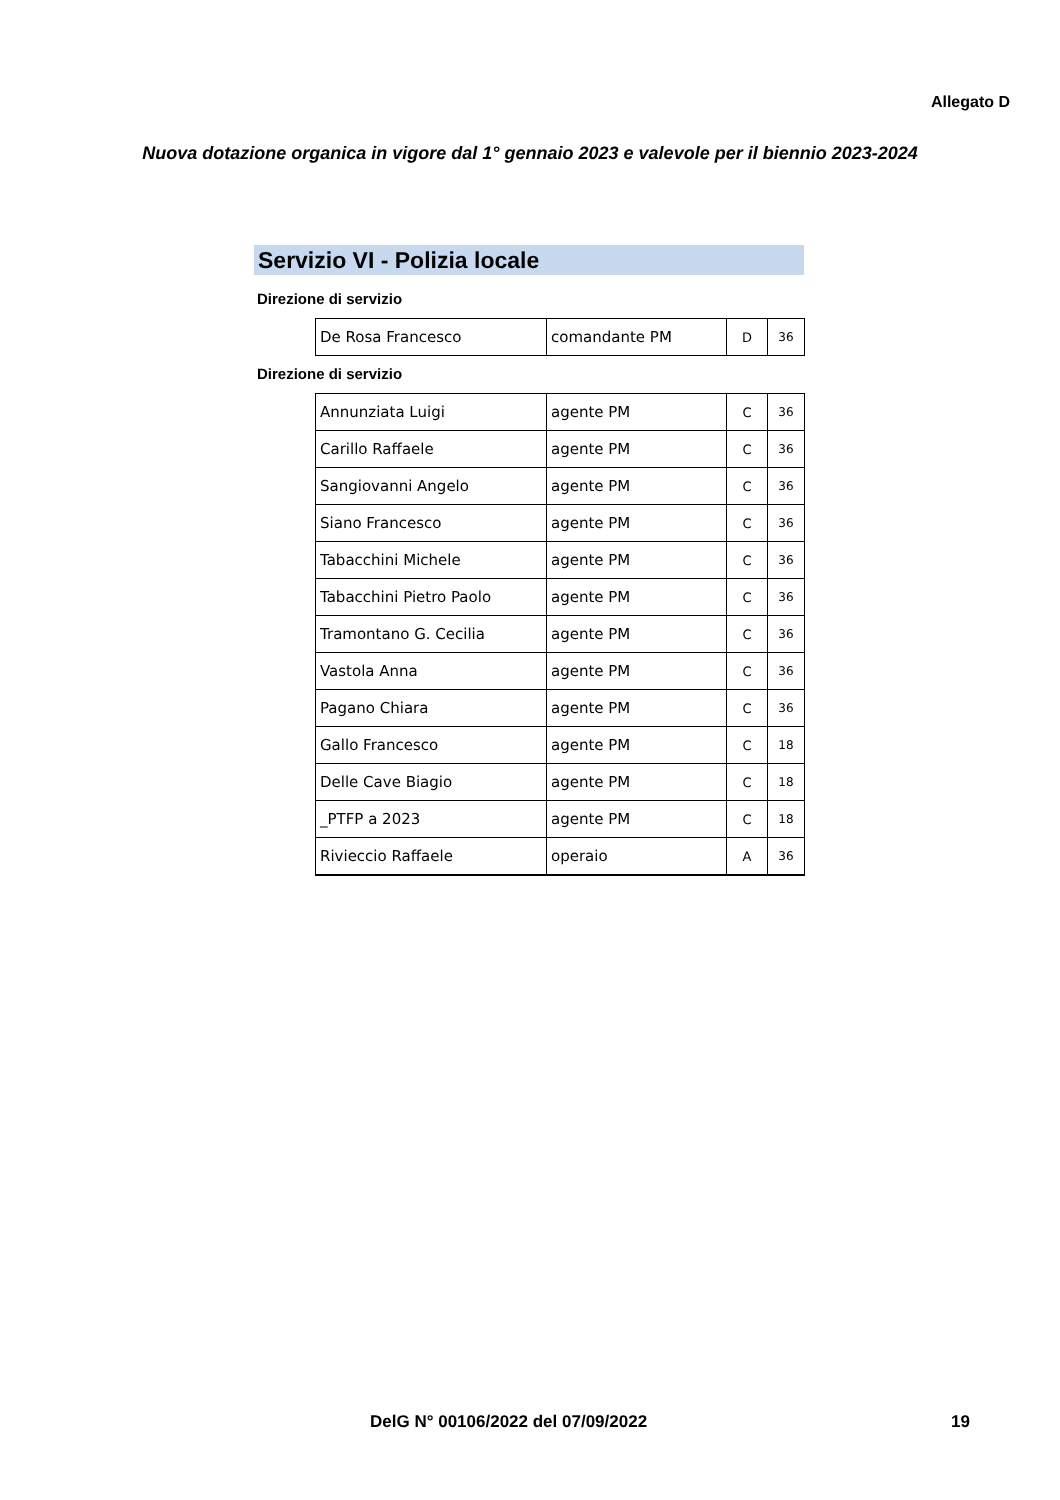Allegato D
Nuova dotazione organica in vigore dal 1° gennaio 2023 e valevole per il biennio 2023-2024
Servizio VI - Polizia locale
Direzione di servizio
| De Rosa Francesco | comandante PM | D | 36 |
Direzione di servizio
| Annunziata Luigi | agente PM | C | 36 |
| Carillo Raffaele | agente PM | C | 36 |
| Sangiovanni Angelo | agente PM | C | 36 |
| Siano Francesco | agente PM | C | 36 |
| Tabacchini Michele | agente PM | C | 36 |
| Tabacchini Pietro Paolo | agente PM | C | 36 |
| Tramontano G. Cecilia | agente PM | C | 36 |
| Vastola Anna | agente PM | C | 36 |
| Pagano Chiara | agente PM | C | 36 |
| Gallo Francesco | agente PM | C | 18 |
| Delle Cave Biagio | agente PM | C | 18 |
| _PTFP a 2023 | agente PM | C | 18 |
| Rivieccio Raffaele | operaio | A | 36 |
DelG N° 00106/2022 del 07/09/2022
19